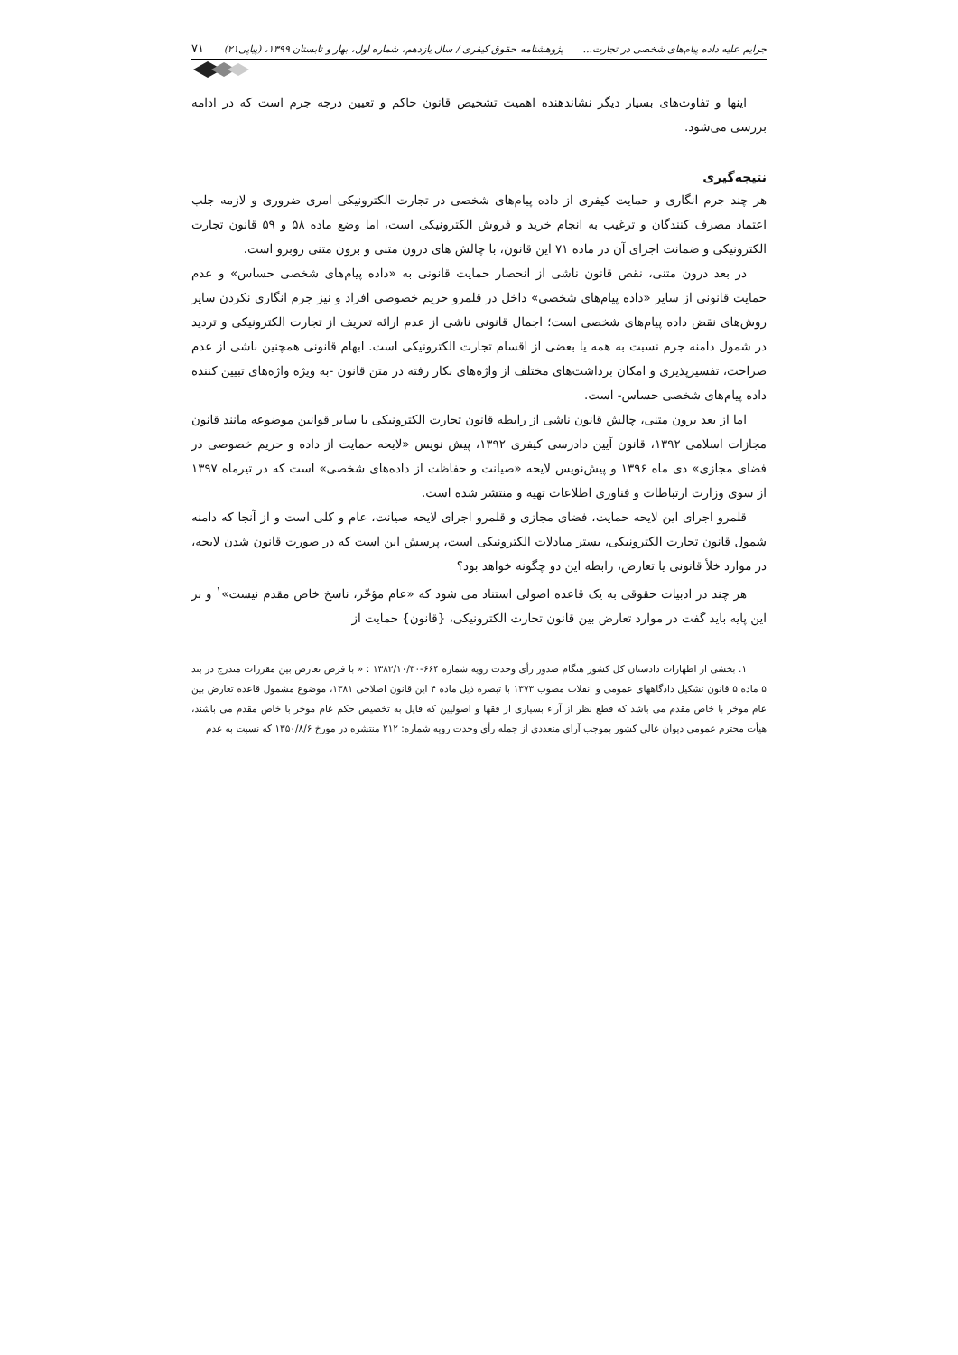جرایم علیه داده پیام‌های شخصی در تجارت... پژوهشنامه حقوق کیفری / سال یازدهم، شماره اول، بهار و تابستان ۱۳۹۹، (پیاپی۲۱) ۷۱
اینها و تفاوت‌های بسیار دیگر نشاندهنده اهمیت تشخیص قانون حاکم و تعیین درجه جرم است که در ادامه بررسی می‌شود.
نتیجه‌گیری
هر چند جرم انگاری و حمایت کیفری از داده پیام‌های شخصی در تجارت الکترونیکی امری ضروری و لازمه جلب اعتماد مصرف کنندگان و ترغیب به انجام خرید و فروش الکترونیکی است، اما وضع ماده ۵۸ و ۵۹ قانون تجارت الکترونیکی و ضمانت اجرای آن در ماده ۷۱ این قانون، با چالش های درون متنی و برون متنی روبرو است.
در بعد درون متنی، نقص قانون ناشی از انحصار حمایت قانونی به «داده پیام‌های شخصی حساس» و عدم حمایت قانونی از سایر «داده پیام‌های شخصی» داخل در قلمرو حریم خصوصی افراد و نیز جرم انگاری نکردن سایر روش‌های نقض داده پیام‌های شخصی است؛ اجمال قانونی ناشی از عدم ارائه تعریف از تجارت الکترونیکی و تردید در شمول دامنه جرم نسبت به همه یا بعضی از اقسام تجارت الکترونیکی است. ابهام قانونی همچنین ناشی از عدم صراحت، تفسیرپذیری و امکان برداشت‌های مختلف از واژه‌های بکار رفته در متن قانون -به ویژه واژه‌های تبیین کننده داده پیام‌های شخصی حساس- است.
اما از بعد برون متنی، چالش قانون ناشی از رابطه قانون تجارت الکترونیکی با سایر قوانین موضوعه مانند قانون مجازات اسلامی ۱۳۹۲، قانون آیین دادرسی کیفری ۱۳۹۲، پیش نویس «لایحه حمایت از داده و حریم خصوصی در فضای مجازی» دی ماه ۱۳۹۶ و پیش‌نویس لایحه «صیانت و حفاظت از داده‌های شخصی» است که در تیرماه ۱۳۹۷ از سوی وزارت ارتباطات و فناوری اطلاعات تهیه و منتشر شده است.
قلمرو اجرای این لایحه حمایت، فضای مجازی و قلمرو اجرای لایحه صیانت، عام و کلی است و از آنجا که دامنه شمول قانون تجارت الکترونیکی، بستر مبادلات الکترونیکی است، پرسش این است که در صورت قانون شدن لایحه، در موارد خلأ قانونی یا تعارض، رابطه این دو چگونه خواهد بود؟
هر چند در ادبیات حقوقی به یک قاعده اصولی استناد می شود که «عام مؤخّر، ناسخ خاص مقدم نیست»<sup>۱</sup> و بر این پایه باید گفت در موارد تعارض بین قانون تجارت الکترونیکی، {قانون} حمایت از
۱. بخشی از اظهارات دادستان کل کشور هنگام صدور رأی وحدت رویه شماره ۶۶۴-۱۳۸۲/۱۰/۳۰ : « با فرض تعارض بین مقررات مندرج در بند ۵ ماده ۵ قانون تشکیل دادگاههای عمومی و انقلاب مصوب ۱۳۷۳ با تبصره ذیل ماده ۴ این قانون اصلاحی ۱۳۸۱، موضوع مشمول قاعده تعارض بین عام موخر با خاص مقدم می باشد که قطع نظر از آراء بسیاری از فقها و اصولیین که قایل به تخصیص حکم عام موخر با خاص مقدم می باشند، هیأت محترم عمومی دیوان عالی کشور بموجب آرای متعددی از جمله رأی وحدت رویه شماره: ۲۱۲ منتشره در مورخ ۱۳۵۰/۸/۶ که نسبت به عدم